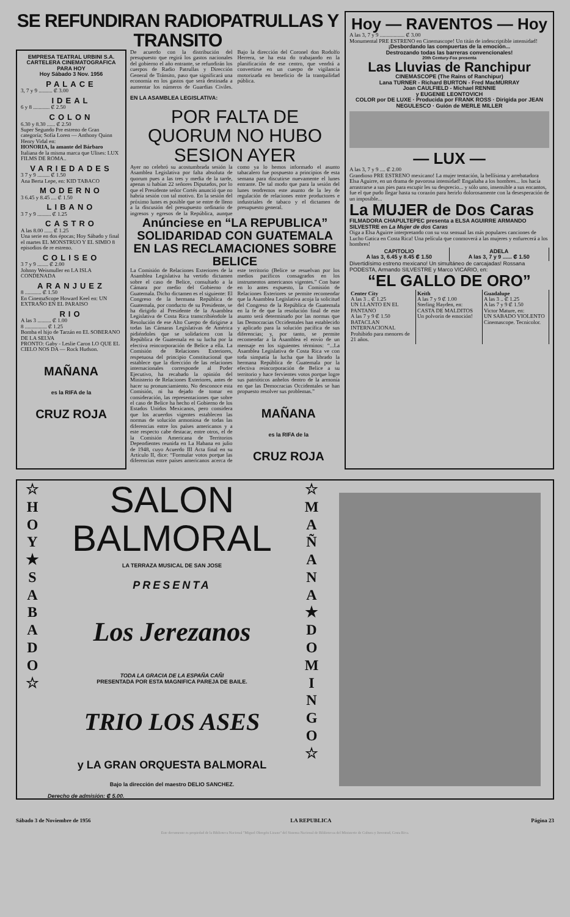SE REFUNDIRAN RADIOPATRULLAS Y TRANSITO
EMPRESA TEATRAL URBINI S.A. CARTELERA CINEMATOGRAFICA PARA HOY
Hoy Sábado 3 Nov. 1956
PALACE
3, 7 y 9 .......... ₡ 3.00
IDEAL
6 y 8 ............ ₡ 2.50
COLON
6.30 y 8.30 ...... ₡ 2.50
Super Segundo Pre estreno de Gran categoría; Sofía Loren — Anthony Quinn Henry Vidal en:
HONORIA, la amante del Bárbaro
Italiana de la misma marca que Ulises: LUX FILMS DE ROMA..
VARIEDADES
3 7 y 9 ......... ₡ 1.50
Ana Berta Lepe, en: KID TABACO
MODERNO
3 6.45 y 8.45 .... ₡ 1.50
LIBANO
3 7 y 9 .......... ₡ 1.25
CASTRO
A las 8.00 ...... ₡ 1.25
Una serie en dos épocas; Hoy Sábado y final el martes EL MONSTRUO Y EL SIMIO 8 episodios de re estreno.
COLISEO
3 7 y 9 ........ ₡ 2.00
Johnny Weismuller en LA ISLA CONDENADA
ARANJUEZ
8 ............ ₡ 1.50
En CinemaScope Howard Keel en: UN EXTRAÑO EN EL PARAISO
RIO
A las 3 .......... ₡ 1.00
8 ................ ₡ 1.25
Bomba el hijo de Tarzán en EL SOBERANO DE LA SELVA
PRONTO: Gaby - Leslie Caron LO QUE EL CIELO NOS DA — Rock Hudson.
MAÑANA
es la RIFA de la
CRUZ ROJA
De acuerdo con la distribución del presupuesto que regirá los gastos nacionales del gobierno el año entrante, se refundirán los cuerpos de Radio Patrullas y Dirección General de Tránsito, paso que significará una economía en los gastos que será destinada a aumentar los números de Guardias Civiles. Bajo la dirección del Coronel don Rodolfo Herrera, se ha esta do trabajando en la planificación de ese centro, que vendrá a convertirse en un cuerpo de vigilancia motorizada en beneficio de la tranquilidad pública.
EN LA ASAMBLEA LEGISLATIVA:
POR FALTA DE QUORUM NO HUBO SESION AYER
Ayer no celebró su acostumbrada sesión la Asamblea Legislativa por falta absoluta de quorum pues a las tres y media de la tarde, apenas si habían 22 señores Diputados, por lo que el Presidente señor Cortés anunció que no habría sesión con tal motivo. En la sesión del próximo lunes es posible que se entre de lleno a la discusión del presupuesto ordinario de ingresos y egresos de la República, aunque como ya lo hemos informado el asunto tabacalero fue pospuesto a principios de esta semana para discutirse nuevamente el lunes entrante. De tal modo que para la sesión del lunes tendremos este asunto de la ley de regulación de relaciones entre productores e industriales de tabaco y el dictamen de presupuesto general.
Anúnciese en “LA REPUBLICA”
SOLIDARIDAD CON GUATEMALA EN LAS RECLAMACIONES SOBRE BELICE
La Comisión de Relaciones Exteriores de la Asamblea Legislativa ha vertido dictamen sobre el caso de Belice, consultado a la Cámara por medio del Gobierno de Guatemala. Dicho dictamen es el siguiente: El Congreso de la hermana República de Guatemala, por conducto de su Presidente, se ha dirigido al Presidente de la Asamblea Legislativa de Costa Rica transcribiéndole la Resolución de ese Alto Cuerpo de dirigirse a todas las Cámaras Legislativas de América pidiéndoles que se solidaricen con la República de Guatemala en su lucha por la efectiva reincorporación de Belice a ella. La Comisión de Relaciones Exteriores, respetuosa del principio Constitucional que establece que la dirección de las relaciones internacionales corresponde al Poder Ejecutivo, ha recabado la opinión del Ministerio de Relaciones Exteriores, antes de hacer su pronunciamiento. No desconoce esta Comisión, ni ha dejado de tomar en consideración, las representaciones que sobre el caso de Belice ha hecho el Gobierno de los Estados Unidos Mexicanos, pero considera que los acuerdos vigentes establecen las normas de solución armoniosa de todas las diferencias entre los países americanos y a este respecto cabe destacar, entre otros, el de la Comisión Americana de Territorios Dependientes reunida en La Habana en julio de 1948, cuyo Acuerdo III Acta final en su Artículo II, dice: “Formular votos porque las diferencias entre países americanos acerca de este territorio (Belice se resuelvan por los medios pacíficos consagrados en los instrumentos americanos vigentes.” Con base en lo antes expuesto, la Comisión de Relaciones Exteriores se permite recomendar que la Asamblea Legislativa acoja la solicitud del Congreso de la República de Guatemala en la fe de que la resolución final de este asunto será determinado por las normas que las Democracias Occidentales han establecido y aplicado para la solución pacífica de sus diferencias; y, por tanto, se permite recomendar a la Asamblea el envío de un mensaje en los siguientes términos: “...La Asamblea Legislativa de Costa Rica ve con toda simpatía la lucha que ha librado la hermana República de Guatemala por la efectiva reincorporación de Belice a su territorio y hace fervientes votos porque logre sus patrióticos anhelos dentro de la armonía en que las Democracias Occidentales se han propuesto resolver sus problemas.”
MAÑANA
es la RIFA de la
CRUZ ROJA
Hoy — RAVENTOS — Hoy
A las 3, 7 y 9 .................. ₡ 3.00
Monumental PRE ESTRENO en Cinemascope! Un titán de indescriptible intensidad!
¡Desbordando las compuertas de la emoción...
Destrozando todas las barreras convencionales!
20th Century-Fox presenta
Las Lluvias de Ranchipur
CINEMASCOPE (The Rains of Ranchipur)
Lana TURNER - Richard BURTON - Fred MacMURRAY
Joan CAULFIELD - Michael RENNIE
y EUGENIE LEONTOVICH
COLOR por DE LUXE · Producida por FRANK ROSS · Dirigida por JEAN NEGULESCO · Guión de MERLE MILLER
— LUX —
A las 3, 7 y 9 .... ₡ 2.00
Grandioso PRE ESTRENO mexicano! La mujer tentación, la bellísima y arrebatadora Elsa Aguirre, en un drama de pavorosa intensidad! Engañaba a los hombres... los hacía arrastrarse a sus pies para escupir les su desprecio... y sólo uno, insensible a sus encantos, fue el que pudo llegar hasta su corazón para herirlo dolorosamente con la desesperación de un imposible...
La MUJER de Dos Caras
FILMADORA CHAPULTEPEC presenta a ELSA AGUIRRE ARMANDO SILVESTRE en La Mujer de dos Caras
Oiga a Elsa Aguirre interpretando con su voz sensual las más populares canciones de Lucho Gatica en Costa Rica! Una película que conmoverá a las mujeres y enfurecerá a los hombres!
CAPITOLIO
A las 3, 6.45 y 8.45 ₡ 1.50
ADELA
A las 3, 7 y 9 ...... ₡ 1.50
Divertidísimo estreno mexicano! Un simultáneo de carcajadas! Rossana PODESTA, Armando SILVESTRE y Marco VICARIO, en:
“EL GALLO DE ORO”
Center City
A las 3 .. ₡ 1.25
UN LLANTO EN EL PANTANO
A las 7 y 9 ₡ 1.50
BATACLAN INTERNACIONAL
Prohibido para menores de 21 años.
Keith
A las 7 y 9 ₡ 1.00
Sterling Hayden, en:
CASTA DE MALDITOS
Un polvorín de emoción!
Guadalupe
A las 3 .. ₡ 1.25
A las 7 y 9 ₡ 1.50
Victor Mature, en:
UN SABADO VIOLENTO
Cinemascope. Tecnicolor.
☆
H
O
Y
★
S
A
B
A
D
O
☆
SALON BALMORAL
LA TERRAZA MUSICAL DE SAN JOSE
PRESENTA
Los Jerezanos
TODA LA GRACIA DE LA ESPAÑA CAÑI
PRESENTADA POR ESTA MAGNIFICA PAREJA DE BAILE.
TRIO LOS ASES
y LA GRAN ORQUESTA BALMORAL
Bajo la dirección del maestro DELIO SANCHEZ.
Derecho de admisión: ₡ 5.00.
☆
M
A
Ñ
A
N
A
★
D
O
M
I
N
G
O
☆
Sábado 3 de Noviembre de 1956 LA REPUBLICA Página 23
Este documento es propiedad de la Biblioteca Nacional "Miguel Obregón Lizano" del Sistema Nacional de Bibliotecas del Ministerio de Cultura y Juventud, Costa Rica.